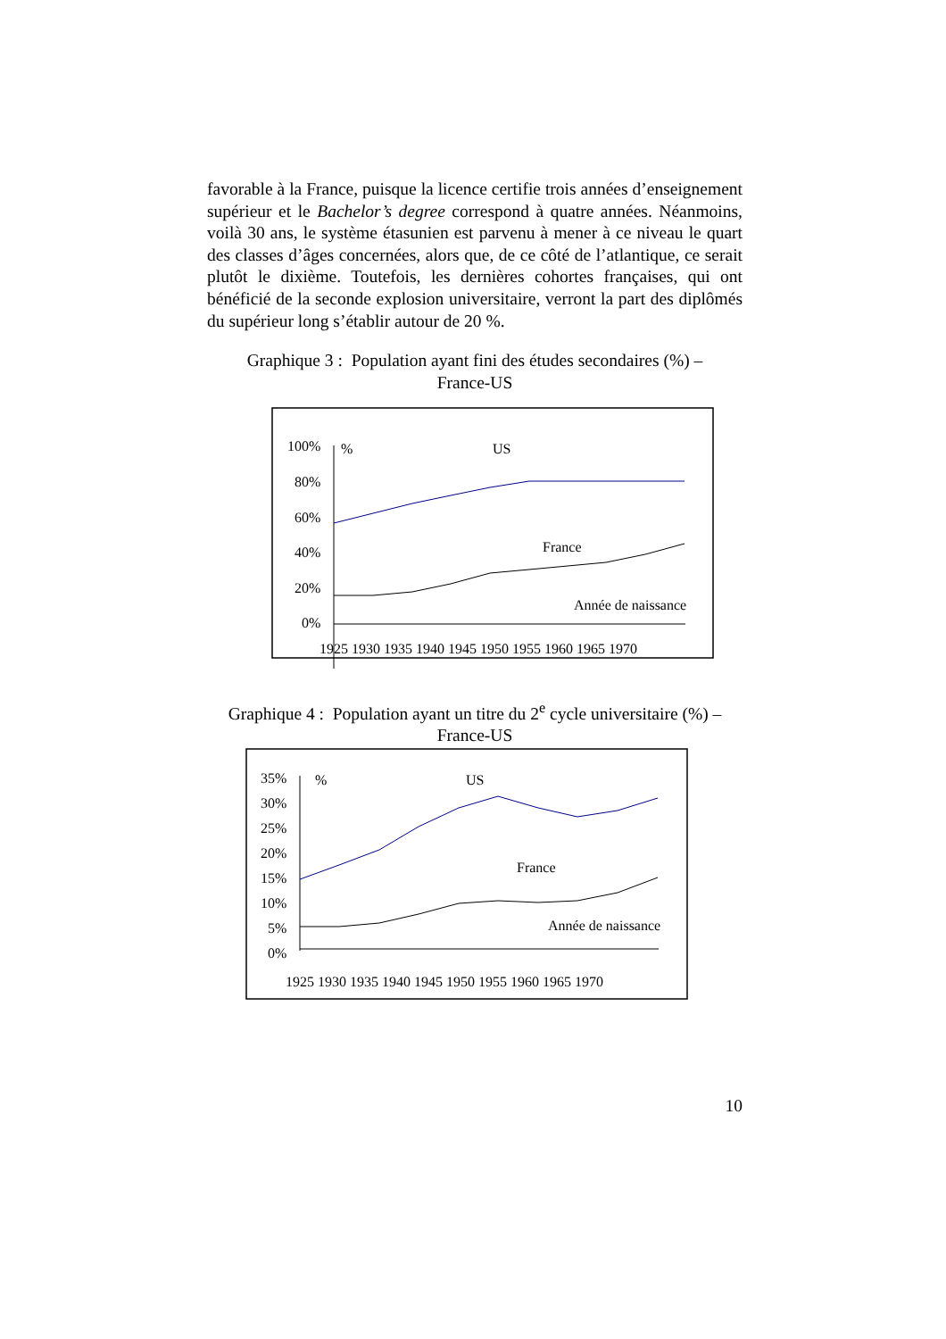favorable à la France, puisque la licence certifie trois années d’enseignement supérieur et le Bachelor’s degree correspond à quatre années. Néanmoins, voilà 30 ans, le système étasunien est parvenu à mener à ce niveau le quart des classes d’âges concernées, alors que, de ce côté de l’atlantique, ce serait plutôt le dixième. Toutefois, les dernières cohortes françaises, qui ont bénéficié de la seconde explosion universitaire, verront la part des diplômés du supérieur long s’établir autour de 20 %.
Graphique 3 : Population ayant fini des études secondaires (%) –
France-US
100%
80%
60%
40%
20%
0%
%
US
France
Année de naissance
1925 1930 1935 1940 1945 1950 1955 1960 1965 1970
Graphique 4 : Population ayant un titre du 2<sup>e</sup> cycle universitaire (%) –
France-US
35%
30%
25%
20%
15%
10%
5%
0%
%
US
France
Année de naissance
1925 1930 1935 1940 1945 1950 1955 1960 1965 1970
10